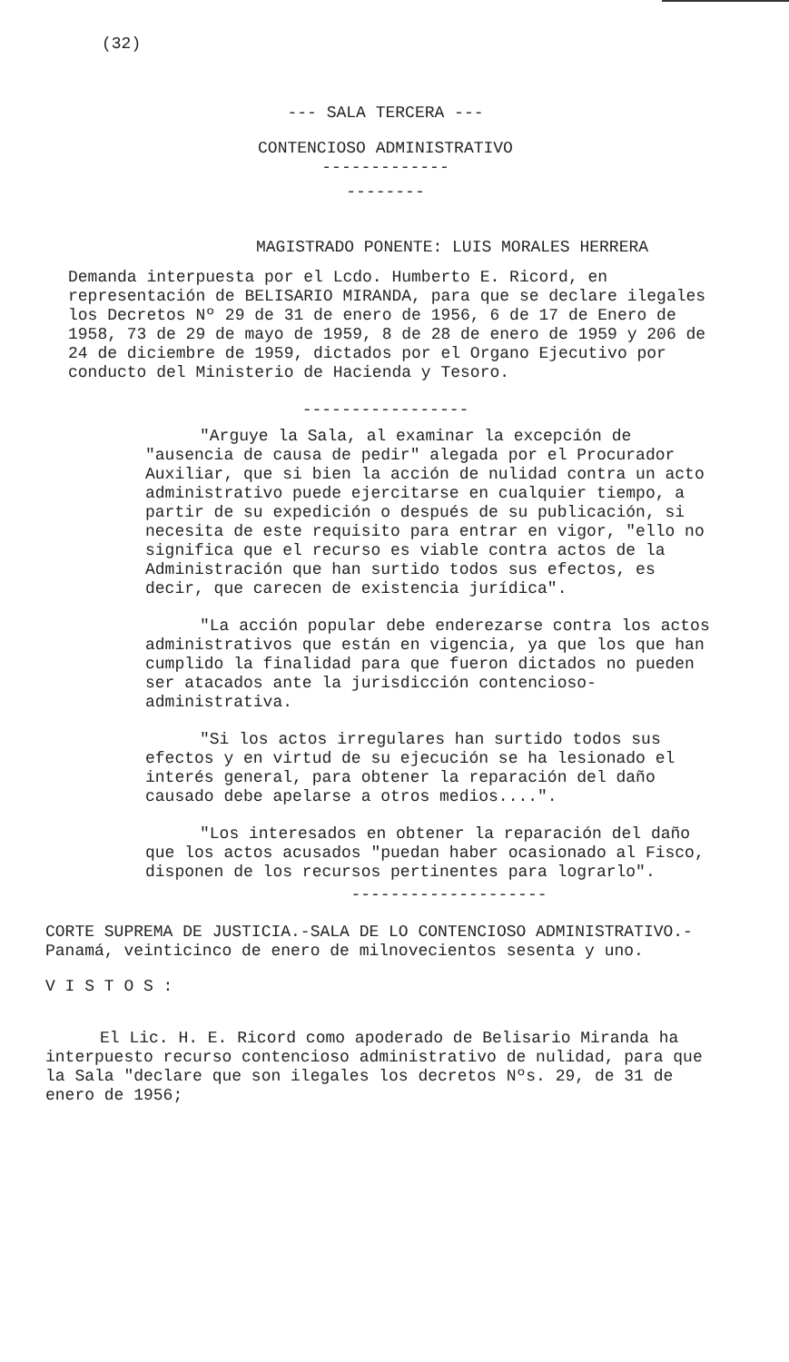(32)
--- SALA TERCERA ---
CONTENCIOSO ADMINISTRATIVO
-------------
--------
MAGISTRADO PONENTE: LUIS MORALES HERRERA
Demanda interpuesta por el Lcdo. Humberto E. Ricord, en representación de BELISARIO MIRANDA, para que se declare ilegales los Decretos Nº 29 de 31 de enero de 1956, 6 de 17 de Enero de 1958, 73 de 29 de mayo de 1959, 8 de 28 de enero de 1959 y 206 de 24 de diciembre de 1959, dictados por el Organo Ejecutivo por conducto del Ministerio de Hacienda y Tesoro.
-----------------
"Arguye la Sala, al examinar la excepción de "ausencia de causa de pedir" alegada por el Procurador Auxiliar, que si bien la acción de nulidad contra un acto administrativo puede ejercitarse en cualquier tiempo, a partir de su expedición o después de su publicación, si necesita de este requisito para entrar en vigor, "ello no significa que el recurso es viable contra actos de la Administración que han surtido todos sus efectos, es decir, que carecen de existencia jurídica".
"La acción popular debe enderezarse contra los actos administrativos que están en vigencia, ya que los que han cumplido la finalidad para que fueron dictados no pueden ser atacados ante la jurisdicción contencioso-administrativa.
"Si los actos irregulares han surtido todos sus efectos y en virtud de su ejecución se ha lesionado el interés general, para obtener la reparación del daño causado debe apelarse a otros medios....".
"Los interesados en obtener la reparación del daño que los actos acusados "puedan haber ocasionado al Fisco, disponen de los recursos pertinentes para lograrlo".
--------------------
CORTE SUPREMA DE JUSTICIA.-SALA DE LO CONTENCIOSO ADMINISTRATIVO.-Panamá, veinticinco de enero de milnovecientos sesenta y uno.
V I S T O S :
El Lic. H. E. Ricord como apoderado de Belisario Miranda ha interpuesto recurso contencioso administrativo de nulidad, para que la Sala "declare que son ilegales los decretos Nºs. 29, de 31 de enero de 1956;